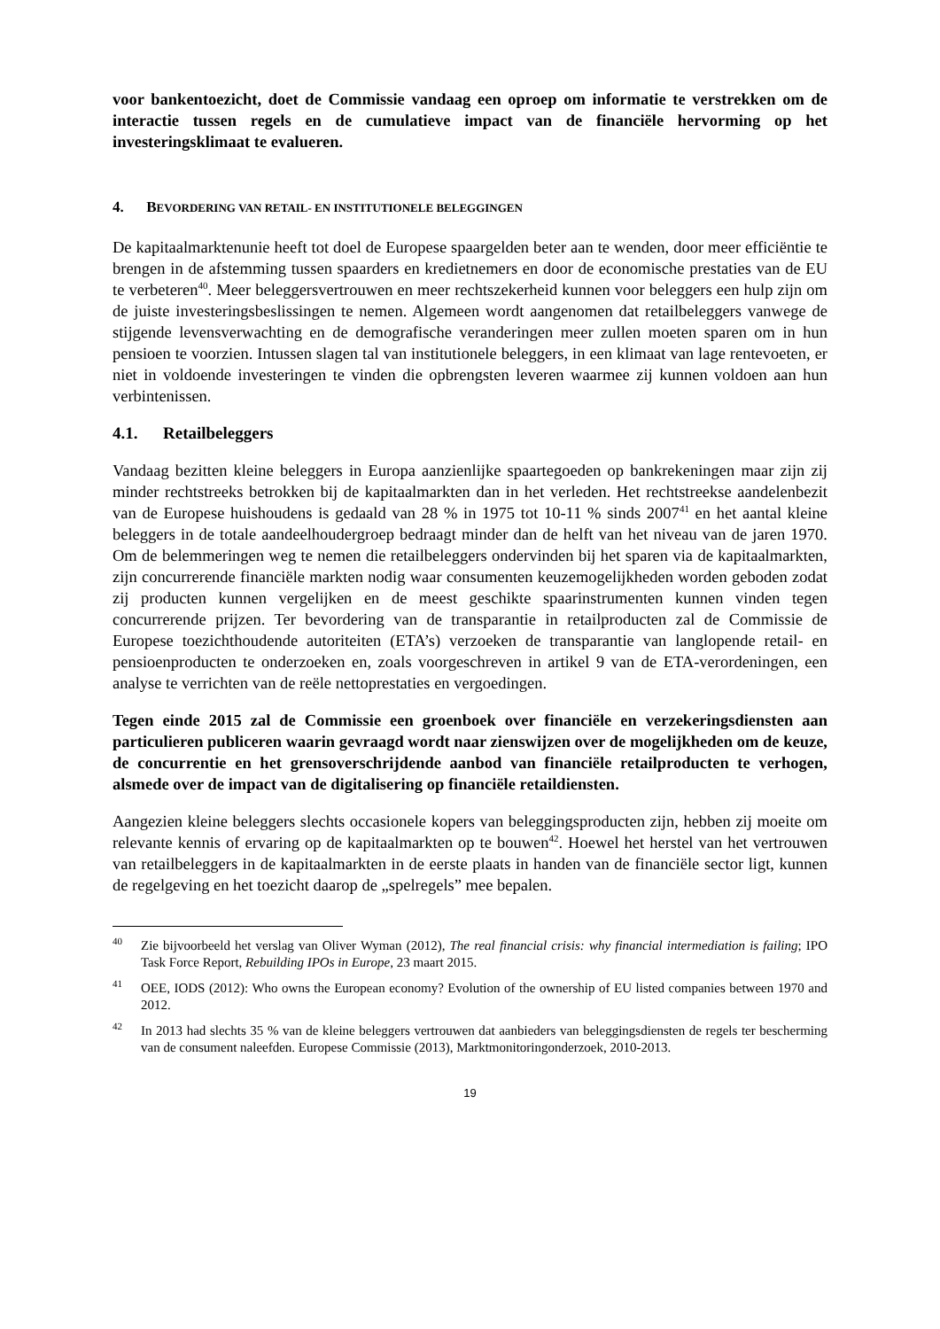voor bankentoezicht, doet de Commissie vandaag een oproep om informatie te verstrekken om de interactie tussen regels en de cumulatieve impact van de financiële hervorming op het investeringsklimaat te evalueren.
4. BEVORDERING VAN RETAIL- EN INSTITUTIONELE BELEGGINGEN
De kapitaalmarktenunie heeft tot doel de Europese spaargelden beter aan te wenden, door meer efficiëntie te brengen in de afstemming tussen spaarders en kredietnemers en door de economische prestaties van de EU te verbeteren<sup>40</sup>. Meer beleggersvertrouwen en meer rechtszekerheid kunnen voor beleggers een hulp zijn om de juiste investeringsbeslissingen te nemen. Algemeen wordt aangenomen dat retailbeleggers vanwege de stijgende levensverwachting en de demografische veranderingen meer zullen moeten sparen om in hun pensioen te voorzien. Intussen slagen tal van institutionele beleggers, in een klimaat van lage rentevoeten, er niet in voldoende investeringen te vinden die opbrengsten leveren waarmee zij kunnen voldoen aan hun verbintenissen.
4.1. Retailbeleggers
Vandaag bezitten kleine beleggers in Europa aanzienlijke spaartegoeden op bankrekeningen maar zijn zij minder rechtstreeks betrokken bij de kapitaalmarkten dan in het verleden. Het rechtstreekse aandelenbezit van de Europese huishoudens is gedaald van 28 % in 1975 tot 10-11 % sinds 2007<sup>41</sup> en het aantal kleine beleggers in de totale aandeelhoudergroep bedraagt minder dan de helft van het niveau van de jaren 1970. Om de belemmeringen weg te nemen die retailbeleggers ondervinden bij het sparen via de kapitaalmarkten, zijn concurrerende financiële markten nodig waar consumenten keuzemogelijkheden worden geboden zodat zij producten kunnen vergelijken en de meest geschikte spaarinstrumenten kunnen vinden tegen concurrerende prijzen. Ter bevordering van de transparantie in retailproducten zal de Commissie de Europese toezichthoudende autoriteiten (ETA’s) verzoeken de transparantie van langlopende retail- en pensioenproducten te onderzoeken en, zoals voorgeschreven in artikel 9 van de ETA-verordeningen, een analyse te verrichten van de reële nettoprestaties en vergoedingen.
Tegen einde 2015 zal de Commissie een groenboek over financiële en verzekeringsdiensten aan particulieren publiceren waarin gevraagd wordt naar zienswijzen over de mogelijkheden om de keuze, de concurrentie en het grensoverschrijdende aanbod van financiële retailproducten te verhogen, alsmede over de impact van de digitalisering op financiële retaildiensten.
Aangezien kleine beleggers slechts occasionele kopers van beleggingsproducten zijn, hebben zij moeite om relevante kennis of ervaring op de kapitaalmarkten op te bouwen<sup>42</sup>. Hoewel het herstel van het vertrouwen van retailbeleggers in de kapitaalmarkten in de eerste plaats in handen van de financiële sector ligt, kunnen de regelgeving en het toezicht daarop de „spelregels” mee bepalen.
<sup>40</sup> Zie bijvoorbeeld het verslag van Oliver Wyman (2012), The real financial crisis: why financial intermediation is failing; IPO Task Force Report, Rebuilding IPOs in Europe, 23 maart 2015.
<sup>41</sup>OEE, IODS (2012): Who owns the European economy? Evolution of the ownership of EU listed companies between 1970 and 2012.
<sup>42</sup> In 2013 had slechts 35 % van de kleine beleggers vertrouwen dat aanbieders van beleggingsdiensten de regels ter bescherming van de consument naleefden. Europese Commissie (2013), Marktmonitoringonderzoek, 2010-2013.
19